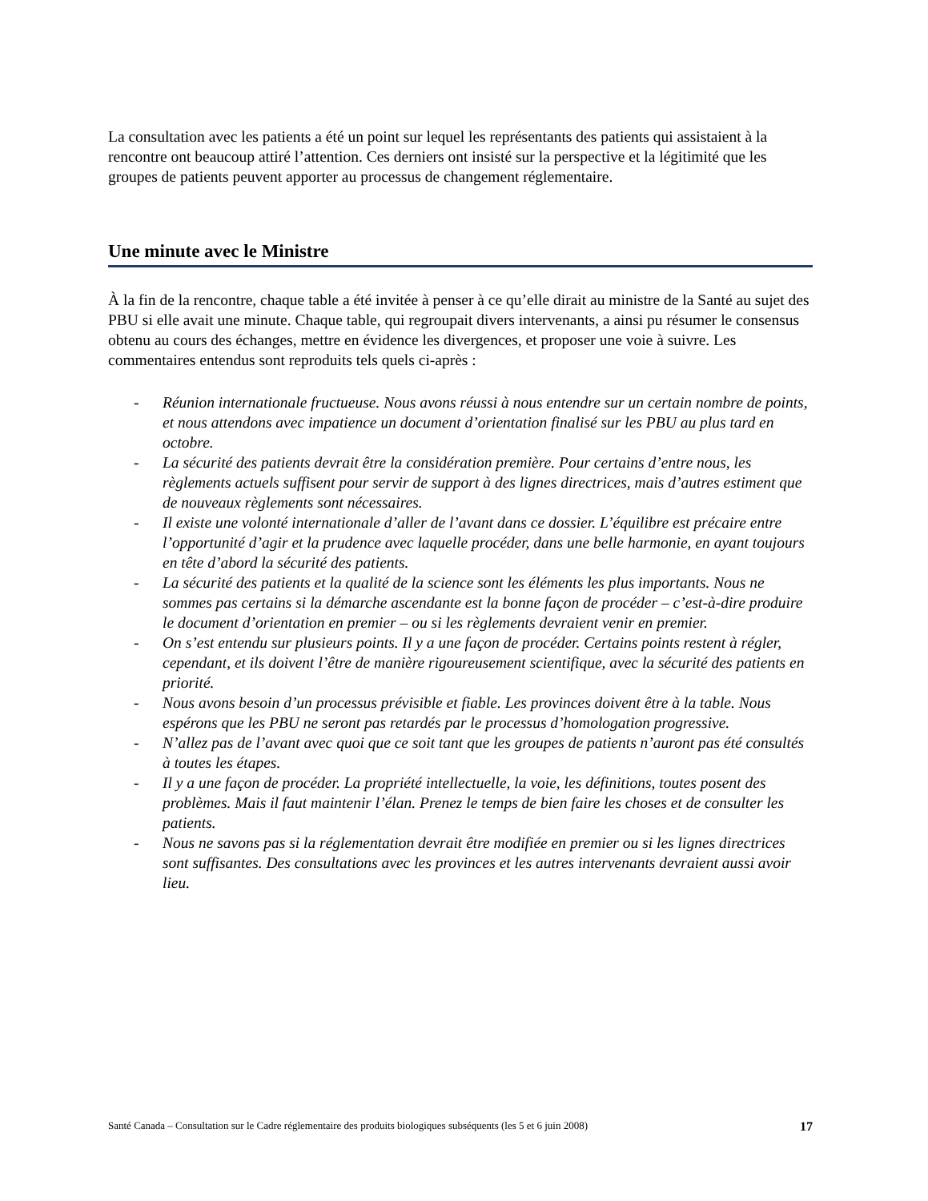La consultation avec les patients a été un point sur lequel les représentants des patients qui assistaient à la rencontre ont beaucoup attiré l’attention. Ces derniers ont insisté sur la perspective et la légitimité que les groupes de patients peuvent apporter au processus de changement réglementaire.
Une minute avec le Ministre
À la fin de la rencontre, chaque table a été invitée à penser à ce qu’elle dirait au ministre de la Santé au sujet des PBU si elle avait une minute. Chaque table, qui regroupait divers intervenants, a ainsi pu résumer le consensus obtenu au cours des échanges, mettre en évidence les divergences, et proposer une voie à suivre. Les commentaires entendus sont reproduits tels quels ci-après :
- Réunion internationale fructueuse. Nous avons réussi à nous entendre sur un certain nombre de points, et nous attendons avec impatience un document d’orientation finalisé sur les PBU au plus tard en octobre.
- La sécurité des patients devrait être la considération première. Pour certains d’entre nous, les règlements actuels suffisent pour servir de support à des lignes directrices, mais d’autres estiment que de nouveaux règlements sont nécessaires.
- Il existe une volonté internationale d’aller de l’avant dans ce dossier. L’équilibre est précaire entre l’opportunité d’agir et la prudence avec laquelle procéder, dans une belle harmonie, en ayant toujours en tête d’abord la sécurité des patients.
- La sécurité des patients et la qualité de la science sont les éléments les plus importants. Nous ne sommes pas certains si la démarche ascendante est la bonne façon de procéder – c’est-à-dire produire le document d’orientation en premier – ou si les règlements devraient venir en premier.
- On s’est entendu sur plusieurs points. Il y a une façon de procéder. Certains points restent à régler, cependant, et ils doivent l’être de manière rigoureusement scientifique, avec la sécurité des patients en priorité.
- Nous avons besoin d’un processus prévisible et fiable. Les provinces doivent être à la table. Nous espérons que les PBU ne seront pas retardés par le processus d’homologation progressive.
- N’allez pas de l’avant avec quoi que ce soit tant que les groupes de patients n’auront pas été consultés à toutes les étapes.
- Il y a une façon de procéder. La propriété intellectuelle, la voie, les définitions, toutes posent des problèmes. Mais il faut maintenir l’élan. Prenez le temps de bien faire les choses et de consulter les patients.
- Nous ne savons pas si la réglementation devrait être modifiée en premier ou si les lignes directrices sont suffisantes. Des consultations avec les provinces et les autres intervenants devraient aussi avoir lieu.
Santé Canada – Consultation sur le Cadre réglementaire des produits biologiques subséquents (les 5 et 6 juin 2008) 17